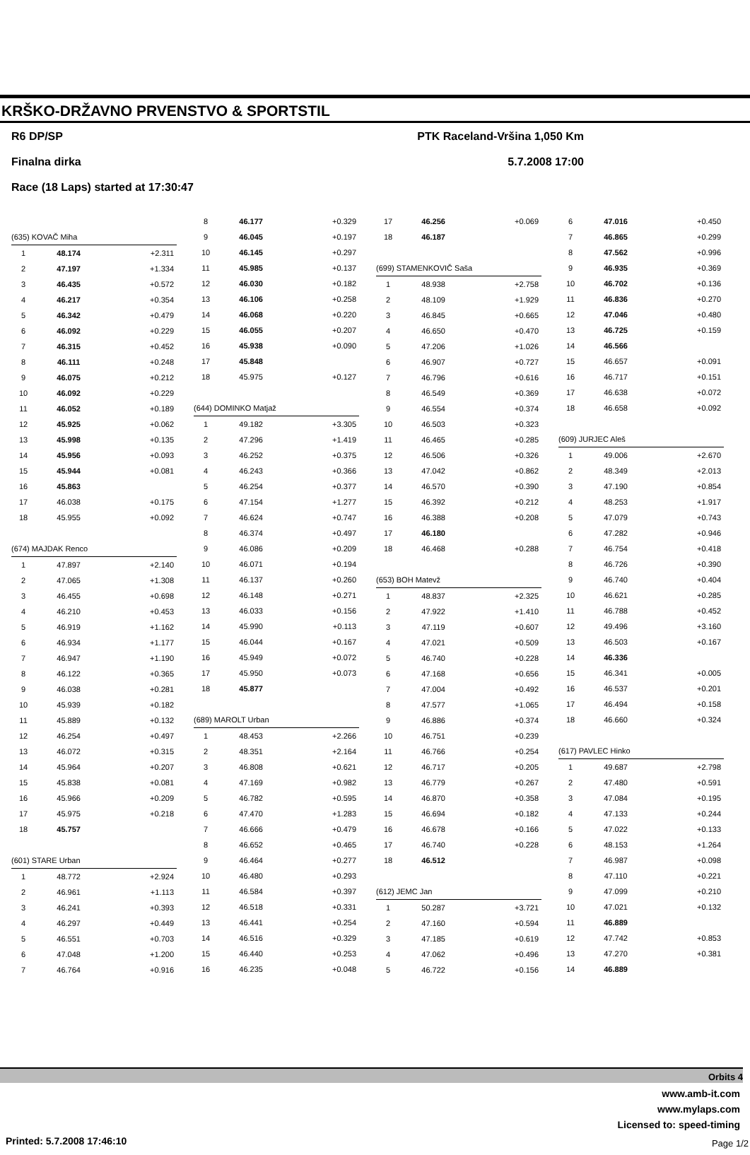KRŠKO-DRŽAVNO PRVENSTVO & SPORTSTIL
R6 DP/SP PTK Raceland-Vršina 1,050 Km
Finalna dirka 5.7.2008 17:00
Race (18 Laps) started at 17:30:47
| (635) KOVAČ Miha | | |
| 1 | 48.174 | +2.311 |
| 2 | 47.197 | +1.334 |
| 3 | 46.435 | +0.572 |
| 4 | 46.217 | +0.354 |
| 5 | 46.342 | +0.479 |
| 6 | 46.092 | +0.229 |
| 7 | 46.315 | +0.452 |
| 8 | 46.111 | +0.248 |
| 9 | 46.075 | +0.212 |
| 10 | 46.092 | +0.229 |
| 11 | 46.052 | +0.189 |
| 12 | 45.925 | +0.062 |
| 13 | 45.998 | +0.135 |
| 14 | 45.956 | +0.093 |
| 15 | 45.944 | +0.081 |
| 16 | 45.863 | |
| 17 | 46.038 | +0.175 |
| 18 | 45.955 | +0.092 |
| (674) MAJDAK Renco | | |
| 1 | 47.897 | +2.140 |
| 2 | 47.065 | +1.308 |
| 3 | 46.455 | +0.698 |
| 4 | 46.210 | +0.453 |
| 5 | 46.919 | +1.162 |
| 6 | 46.934 | +1.177 |
| 7 | 46.947 | +1.190 |
| 8 | 46.122 | +0.365 |
| 9 | 46.038 | +0.281 |
| 10 | 45.939 | +0.182 |
| 11 | 45.889 | +0.132 |
| 12 | 46.254 | +0.497 |
| 13 | 46.072 | +0.315 |
| 14 | 45.964 | +0.207 |
| 15 | 45.838 | +0.081 |
| 16 | 45.966 | +0.209 |
| 17 | 45.975 | +0.218 |
| 18 | 45.757 | |
| (601) STARE Urban | | |
| 1 | 48.772 | +2.924 |
| 2 | 46.961 | +1.113 |
| 3 | 46.241 | +0.393 |
| 4 | 46.297 | +0.449 |
| 5 | 46.551 | +0.703 |
| 6 | 47.048 | +1.200 |
| 7 | 46.764 | +0.916 |
| 8 | 46.177 | +0.329 |
| 9 | 46.045 | +0.197 |
| 10 | 46.145 | +0.297 |
| 11 | 45.985 | +0.137 |
| 12 | 46.030 | +0.182 |
| 13 | 46.106 | +0.258 |
| 14 | 46.068 | +0.220 |
| 15 | 46.055 | +0.207 |
| 16 | 45.938 | +0.090 |
| 17 | 45.848 | |
| 18 | 45.975 | +0.127 |
| (644) DOMINKO Matjaž | | |
| 1 | 49.182 | +3.305 |
| 2 | 47.296 | +1.419 |
| 3 | 46.252 | +0.375 |
| 4 | 46.243 | +0.366 |
| 5 | 46.254 | +0.377 |
| 6 | 47.154 | +1.277 |
| 7 | 46.624 | +0.747 |
| 8 | 46.374 | +0.497 |
| 9 | 46.086 | +0.209 |
| 10 | 46.071 | +0.194 |
| 11 | 46.137 | +0.260 |
| 12 | 46.148 | +0.271 |
| 13 | 46.033 | +0.156 |
| 14 | 45.990 | +0.113 |
| 15 | 46.044 | +0.167 |
| 16 | 45.949 | +0.072 |
| 17 | 45.950 | +0.073 |
| 18 | 45.877 | |
| (689) MAROLT Urban | | |
| 1 | 48.453 | +2.266 |
| 2 | 48.351 | +2.164 |
| 3 | 46.808 | +0.621 |
| 4 | 47.169 | +0.982 |
| 5 | 46.782 | +0.595 |
| 6 | 47.470 | +1.283 |
| 7 | 46.666 | +0.479 |
| 8 | 46.652 | +0.465 |
| 9 | 46.464 | +0.277 |
| 10 | 46.480 | +0.293 |
| 11 | 46.584 | +0.397 |
| 12 | 46.518 | +0.331 |
| 13 | 46.441 | +0.254 |
| 14 | 46.516 | +0.329 |
| 15 | 46.440 | +0.253 |
| 16 | 46.235 | +0.048 |
| 17 | 46.256 | +0.069 |
| 18 | 46.187 | |
| (699) STAMENKOVIČ Saša | | |
| 1 | 48.938 | +2.758 |
| 2 | 48.109 | +1.929 |
| 3 | 46.845 | +0.665 |
| 4 | 46.650 | +0.470 |
| 5 | 47.206 | +1.026 |
| 6 | 46.907 | +0.727 |
| 7 | 46.796 | +0.616 |
| 8 | 46.549 | +0.369 |
| 9 | 46.554 | +0.374 |
| 10 | 46.503 | +0.323 |
| 11 | 46.465 | +0.285 |
| 12 | 46.506 | +0.326 |
| 13 | 47.042 | +0.862 |
| 14 | 46.570 | +0.390 |
| 15 | 46.392 | +0.212 |
| 16 | 46.388 | +0.208 |
| 17 | 46.180 | |
| 18 | 46.468 | +0.288 |
| (653) BOH Matevž | | |
| 1 | 48.837 | +2.325 |
| 2 | 47.922 | +1.410 |
| 3 | 47.119 | +0.607 |
| 4 | 47.021 | +0.509 |
| 5 | 46.740 | +0.228 |
| 6 | 47.168 | +0.656 |
| 7 | 47.004 | +0.492 |
| 8 | 47.577 | +1.065 |
| 9 | 46.886 | +0.374 |
| 10 | 46.751 | +0.239 |
| 11 | 46.766 | +0.254 |
| 12 | 46.717 | +0.205 |
| 13 | 46.779 | +0.267 |
| 14 | 46.870 | +0.358 |
| 15 | 46.694 | +0.182 |
| 16 | 46.678 | +0.166 |
| 17 | 46.740 | +0.228 |
| 18 | 46.512 | |
| (612) JEMC Jan | | |
| 1 | 50.287 | +3.721 |
| 2 | 47.160 | +0.594 |
| 3 | 47.185 | +0.619 |
| 4 | 47.062 | +0.496 |
| 5 | 46.722 | +0.156 |
| 6 | 47.016 | +0.450 |
| 7 | 46.865 | +0.299 |
| 8 | 47.562 | +0.996 |
| 9 | 46.935 | +0.369 |
| 10 | 46.702 | +0.136 |
| 11 | 46.836 | +0.270 |
| 12 | 47.046 | +0.480 |
| 13 | 46.725 | +0.159 |
| 14 | 46.566 | |
| 15 | 46.657 | +0.091 |
| 16 | 46.717 | +0.151 |
| 17 | 46.638 | +0.072 |
| 18 | 46.658 | +0.092 |
| (609) JURJEC Aleš | | |
| 1 | 49.006 | +2.670 |
| 2 | 48.349 | +2.013 |
| 3 | 47.190 | +0.854 |
| 4 | 48.253 | +1.917 |
| 5 | 47.079 | +0.743 |
| 6 | 47.282 | +0.946 |
| 7 | 46.754 | +0.418 |
| 8 | 46.726 | +0.390 |
| 9 | 46.740 | +0.404 |
| 10 | 46.621 | +0.285 |
| 11 | 46.788 | +0.452 |
| 12 | 49.496 | +3.160 |
| 13 | 46.503 | +0.167 |
| 14 | 46.336 | |
| 15 | 46.341 | +0.005 |
| 16 | 46.537 | +0.201 |
| 17 | 46.494 | +0.158 |
| 18 | 46.660 | +0.324 |
| (617) PAVLEC Hinko | | |
| 1 | 49.687 | +2.798 |
| 2 | 47.480 | +0.591 |
| 3 | 47.084 | +0.195 |
| 4 | 47.133 | +0.244 |
| 5 | 47.022 | +0.133 |
| 6 | 48.153 | +1.264 |
| 7 | 46.987 | +0.098 |
| 8 | 47.110 | +0.221 |
| 9 | 47.099 | +0.210 |
| 10 | 47.021 | +0.132 |
| 11 | 46.889 | |
| 12 | 47.742 | +0.853 |
| 13 | 47.270 | +0.381 |
| 14 | 46.889 | |
Orbits 4
www.amb-it.com
www.mylaps.com
Licensed to: speed-timing
Printed: 5.7.2008 17:46:10 Page 1/2